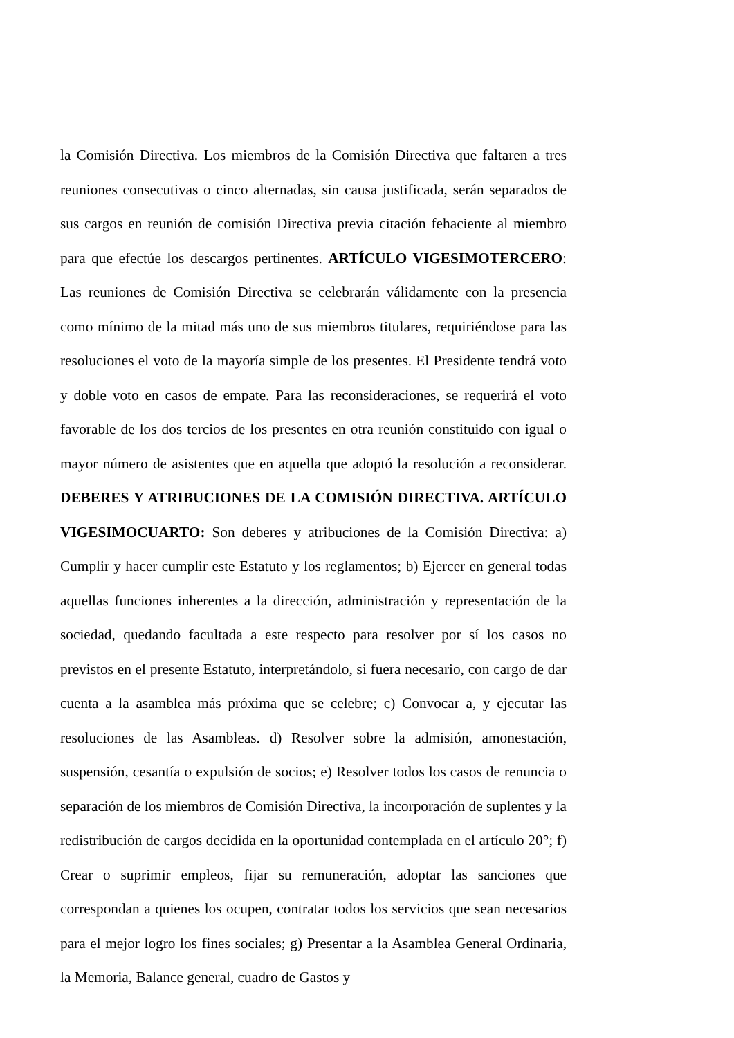la Comisión Directiva. Los miembros de la Comisión Directiva que faltaren a tres reuniones consecutivas o cinco alternadas, sin causa justificada, serán separados de sus cargos en reunión de comisión Directiva previa citación fehaciente al miembro para que efectúe los descargos pertinentes. ARTÍCULO VIGESIMOTERCERO: Las reuniones de Comisión Directiva se celebrarán válidamente con la presencia como mínimo de la mitad más uno de sus miembros titulares, requiriéndose para las resoluciones el voto de la mayoría simple de los presentes. El Presidente tendrá voto y doble voto en casos de empate. Para las reconsideraciones, se requerirá el voto favorable de los dos tercios de los presentes en otra reunión constituido con igual o mayor número de asistentes que en aquella que adoptó la resolución a reconsiderar. DEBERES Y ATRIBUCIONES DE LA COMISIÓN DIRECTIVA. ARTÍCULO VIGESIMOCUARTO: Son deberes y atribuciones de la Comisión Directiva: a) Cumplir y hacer cumplir este Estatuto y los reglamentos; b) Ejercer en general todas aquellas funciones inherentes a la dirección, administración y representación de la sociedad, quedando facultada a este respecto para resolver por sí los casos no previstos en el presente Estatuto, interpretándolo, si fuera necesario, con cargo de dar cuenta a la asamblea más próxima que se celebre; c) Convocar a, y ejecutar las resoluciones de las Asambleas. d) Resolver sobre la admisión, amonestación, suspensión, cesantía o expulsión de socios; e) Resolver todos los casos de renuncia o separación de los miembros de Comisión Directiva, la incorporación de suplentes y la redistribución de cargos decidida en la oportunidad contemplada en el artículo 20°; f) Crear o suprimir empleos, fijar su remuneración, adoptar las sanciones que correspondan a quienes los ocupen, contratar todos los servicios que sean necesarios para el mejor logro los fines sociales; g) Presentar a la Asamblea General Ordinaria, la Memoria, Balance general, cuadro de Gastos y